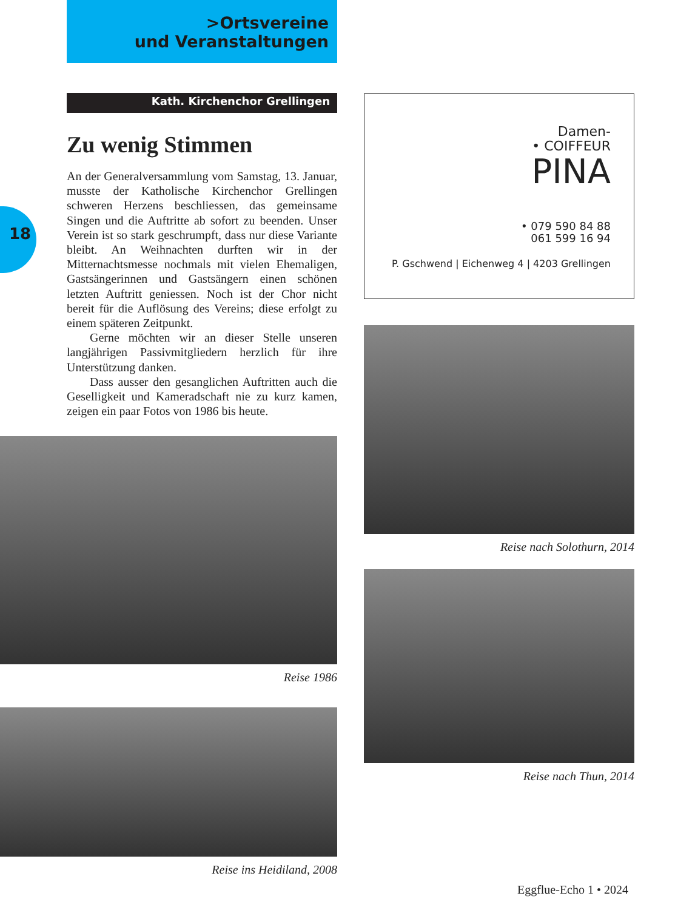18
>Ortsvereine
und Veranstaltungen
Kath. Kirchenchor Grellingen
Zu wenig Stimmen
An der Generalversammlung vom Samstag, 13. Januar, musste der Katholische Kirchenchor Grellingen schweren Herzens beschliessen, das gemeinsame Singen und die Auftritte ab sofort zu beenden. Unser Verein ist so stark geschrumpft, dass nur diese Variante bleibt. An Weihnachten durften wir in der Mitternachtsmesse nochmals mit vielen Ehemaligen, Gastsängerinnen und Gastsängern einen schönen letzten Auftritt geniessen. Noch ist der Chor nicht bereit für die Auflösung des Vereins; diese erfolgt zu einem späteren Zeitpunkt.
Gerne möchten wir an dieser Stelle unseren langjährigen Passivmitgliedern herzlich für ihre Unterstützung danken.
Dass ausser den gesanglichen Auftritten auch die Geselligkeit und Kameradschaft nie zu kurz kamen, zeigen ein paar Fotos von 1986 bis heute.
Reise 1986
Reise ins Heidiland, 2008
Damen-
• COIFFEUR
PINA
• 079 590 84 88
061 599 16 94
P. Gschwend | Eichenweg 4 | 4203 Grellingen
Reise nach Solothurn, 2014
Reise nach Thun, 2014
Eggflue-Echo 1 • 2024